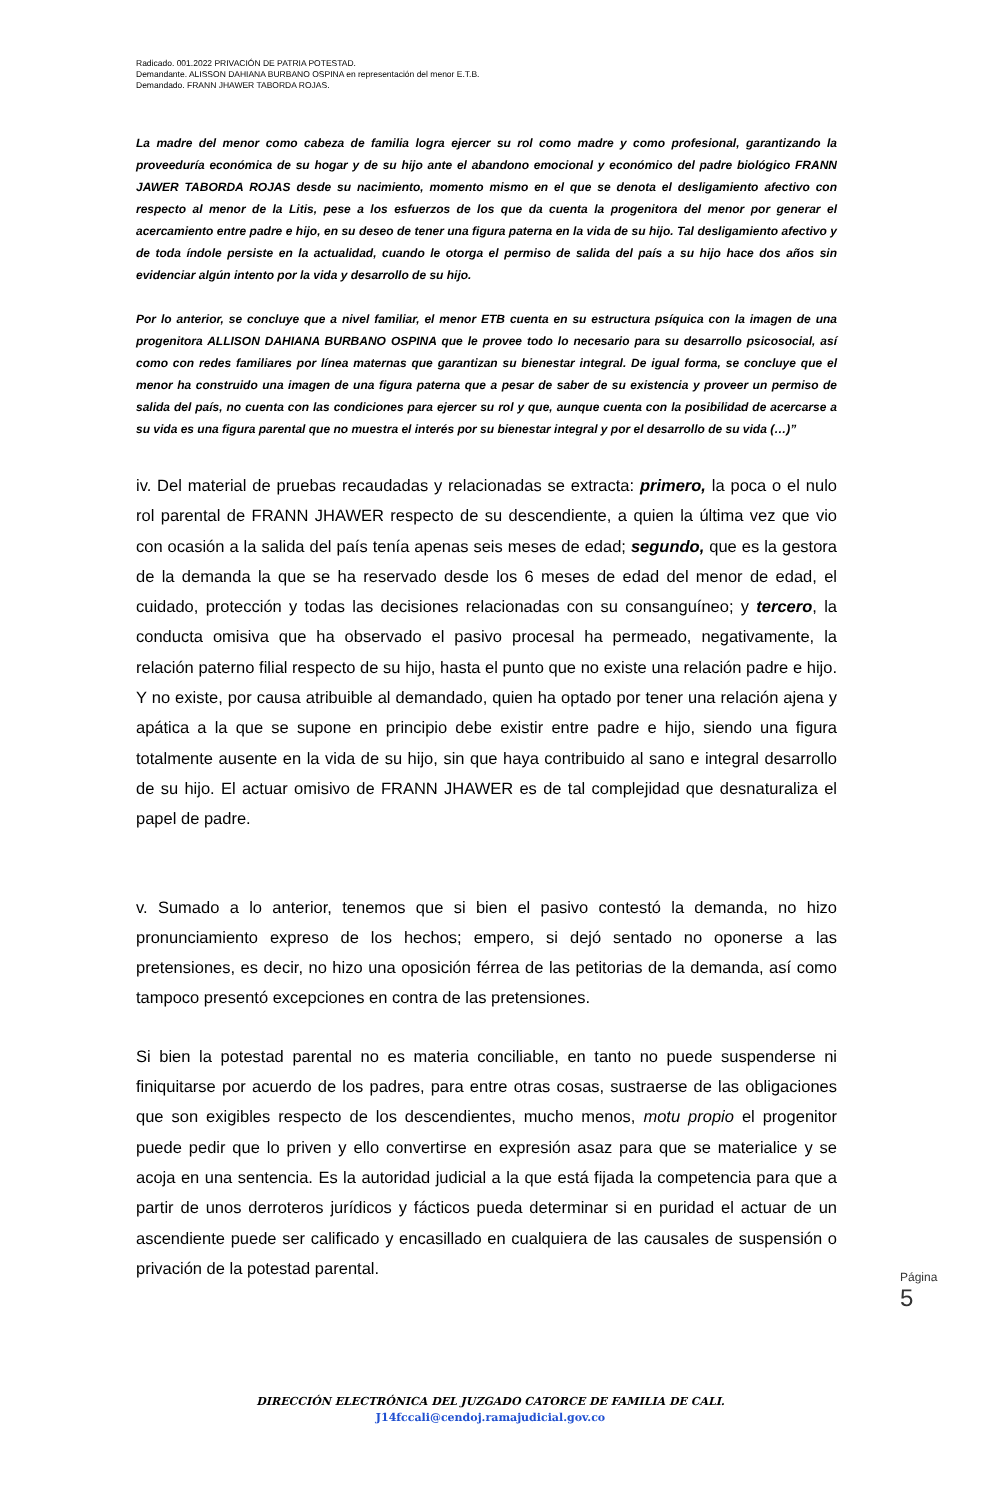Radicado. 001.2022 PRIVACIÓN DE PATRIA POTESTAD.
Demandante. ALISSON DAHIANA BURBANO OSPINA en representación del menor E.T.B.
Demandado. FRANN JHAWER TABORDA ROJAS.
La madre del menor como cabeza de familia logra ejercer su rol como madre y como profesional, garantizando la proveeduría económica de su hogar y de su hijo ante el abandono emocional y económico del padre biológico FRANN JAWER TABORDA ROJAS desde su nacimiento, momento mismo en el que se denota el desligamiento afectivo con respecto al menor de la Litis, pese a los esfuerzos de los que da cuenta la progenitora del menor por generar el acercamiento entre padre e hijo, en su deseo de tener una figura paterna en la vida de su hijo. Tal desligamiento afectivo y de toda índole persiste en la actualidad, cuando le otorga el permiso de salida del país a su hijo hace dos años sin evidenciar algún intento por la vida y desarrollo de su hijo.
Por lo anterior, se concluye que a nivel familiar, el menor ETB cuenta en su estructura psíquica con la imagen de una progenitora ALLISON DAHIANA BURBANO OSPINA que le provee todo lo necesario para su desarrollo psicosocial, así como con redes familiares por línea maternas que garantizan su bienestar integral. De igual forma, se concluye que el menor ha construido una imagen de una figura paterna que a pesar de saber de su existencia y proveer un permiso de salida del país, no cuenta con las condiciones para ejercer su rol y que, aunque cuenta con la posibilidad de acercarse a su vida es una figura parental que no muestra el interés por su bienestar integral y por el desarrollo de su vida (…)”
iv. Del material de pruebas recaudadas y relacionadas se extracta: primero, la poca o el nulo rol parental de FRANN JHAWER respecto de su descendiente, a quien la última vez que vio con ocasión a la salida del país tenía apenas seis meses de edad; segundo, que es la gestora de la demanda la que se ha reservado desde los 6 meses de edad del menor de edad, el cuidado, protección y todas las decisiones relacionadas con su consanguíneo; y tercero, la conducta omisiva que ha observado el pasivo procesal ha permeado, negativamente, la relación paterno filial respecto de su hijo, hasta el punto que no existe una relación padre e hijo. Y no existe, por causa atribuible al demandado, quien ha optado por tener una relación ajena y apática a la que se supone en principio debe existir entre padre e hijo, siendo una figura totalmente ausente en la vida de su hijo, sin que haya contribuido al sano e integral desarrollo de su hijo. El actuar omisivo de FRANN JHAWER es de tal complejidad que desnaturaliza el papel de padre.
v. Sumado a lo anterior, tenemos que si bien el pasivo contestó la demanda, no hizo pronunciamiento expreso de los hechos; empero, si dejó sentado no oponerse a las pretensiones, es decir, no hizo una oposición férrea de las petitorias de la demanda, así como tampoco presentó excepciones en contra de las pretensiones.
Si bien la potestad parental no es materia conciliable, en tanto no puede suspenderse ni finiquitarse por acuerdo de los padres, para entre otras cosas, sustraerse de las obligaciones que son exigibles respecto de los descendientes, mucho menos, motu propio el progenitor puede pedir que lo priven y ello convertirse en expresión asaz para que se materialice y se acoja en una sentencia. Es la autoridad judicial a la que está fijada la competencia para que a partir de unos derroteros jurídicos y fácticos pueda determinar si en puridad el actuar de un ascendiente puede ser calificado y encasillado en cualquiera de las causales de suspensión o privación de la potestad parental.
Página 5
DIRECCIÓN ELECTRÓNICA DEL JUZGADO CATORCE DE FAMILIA DE CALI.
J14fccali@cendoj.ramajudicial.gov.co